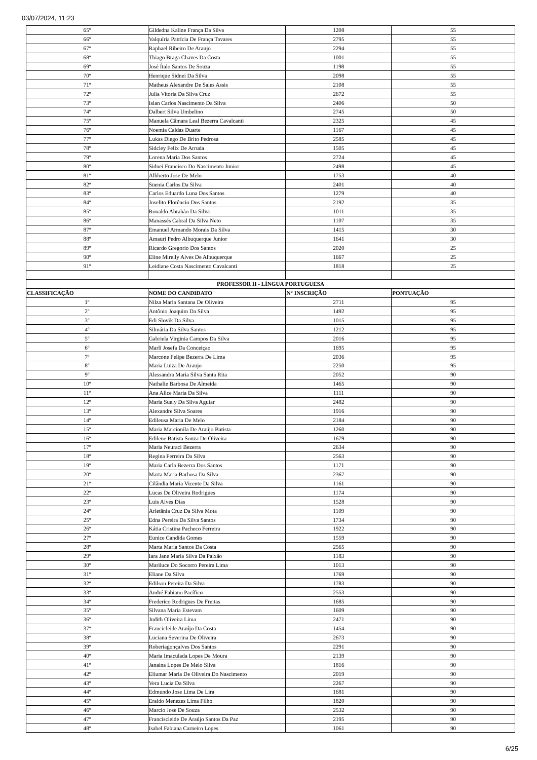03/07/2024, 11:23
| 65º | Gildedna Kaline França Da Silva | 1208 | 55 |
| 66º | Valquíria Patrícia De França Tavares | 2795 | 55 |
| 67º | Raphael Ribeiro De Araujo | 2294 | 55 |
| 68º | Thiago Braga Chaves Da Costa | 1001 | 55 |
| 69º | José Ítalo Santos De Souza | 1198 | 55 |
| 70º | Henrique Sidnei Da Silva | 2098 | 55 |
| 71º | Matheus Alexandre De Sales Assis | 2108 | 55 |
| 72º | Julia Vitoria Da Silva Cruz | 2672 | 55 |
| 73º | Islan Carlos Nascimento Da Silva | 2406 | 50 |
| 74º | Dalbert Silva Umbelino | 2745 | 50 |
| 75º | Manuela Câmara Leal Bezerra Cavalcanti | 2325 | 45 |
| 76º | Noemia Caldas Duarte | 1167 | 45 |
| 77º | Lukas Diego De Brito Pedrosa | 2585 | 45 |
| 78º | Sidcley Felix De Arruda | 1505 | 45 |
| 79º | Lorena Maria Dos Santos | 2724 | 45 |
| 80º | Sidnei Francisco Do Nascimento Junior | 2498 | 45 |
| 81º | Albberto Jose De Melo | 1753 | 40 |
| 82º | Suenia Carlos Da Silva | 2401 | 40 |
| 83º | Carlos Eduardo Luna Dos Santos | 1279 | 40 |
| 84º | Joselito Florêncio Dos Santos | 2192 | 35 |
| 85º | Ronaldo Abrahão Da Silva | 1011 | 35 |
| 86º | Manassés Cabral Da Silva Neto | 1107 | 35 |
| 87º | Emanuel Armando Morais Da Silva | 1415 | 30 |
| 88º | Amauri Pedro Albuquerque Junior | 1641 | 30 |
| 89º | Ricardo Gregorio Dos Santos | 2020 | 25 |
| 90º | Eline Mirelly Alves De Albuquerque | 1667 | 25 |
| 91º | Leidiane Costa Nascimento Cavalcanti | 1818 | 25 |
| PROFESSOR II - LÍNGUA PORTUGUESA | | | |
| CLASSIFICAÇÃO | NOME DO CANDIDATO | N° INSCRIÇÃO | PONTUAÇÃO |
| 1º | Nilza Maria Santana De Oliveira | 2711 | 95 |
| 2º | Antônio Joaquim Da Silva | 1492 | 95 |
| 3º | Edi Slovik Da Silva | 1015 | 95 |
| 4º | Silmária Da Silva Santos | 1212 | 95 |
| 5º | Gabriela Virginia Campos Da Silva | 2016 | 95 |
| 6º | Marli Josefa Da Conceiçao | 1695 | 95 |
| 7º | Marcone Felipe Bezerra De Lima | 2036 | 95 |
| 8º | Maria Luiza De Araujo | 2250 | 95 |
| 9º | Alessandra Maria Silva Santa Rita | 2052 | 90 |
| 10º | Nathalie Barbosa De Almeida | 1465 | 90 |
| 11º | Ana Alice Maria Da Silva | 1111 | 90 |
| 12º | Maria Suely Da Silva Aguiar | 2482 | 90 |
| 13º | Alexandre Silva Soares | 1916 | 90 |
| 14º | Edileusa Maria De Melo | 2184 | 90 |
| 15º | Maria Marcionila De Araújo Batista | 1260 | 90 |
| 16º | Edilene Batista Souza De Oliveira | 1679 | 90 |
| 17º | Maria Neuraci Bezerra | 2634 | 90 |
| 18º | Regina Ferreira Da Silva | 2563 | 90 |
| 19º | Maria Carla Bezerra Dos Santos | 1171 | 90 |
| 20º | Marta Maria Barbosa Da Silva | 2367 | 90 |
| 21º | Cilândia Maria Vicente Da Silva | 1161 | 90 |
| 22º | Lucas De Oliveira Rodrigues | 1174 | 90 |
| 23º | Luis Alves Dias | 1528 | 90 |
| 24º | Arletânia Cruz Da Silva Mota | 1109 | 90 |
| 25º | Edna Pereira Da Silva Santos | 1734 | 90 |
| 26º | Kátia Cristina Pacheco Ferreira | 1922 | 90 |
| 27º | Eunice Candida Gomes | 1559 | 90 |
| 28º | Marta Maria Santos Da Costa | 2565 | 90 |
| 29º | Iara Jane Maria Silva Da Paixão | 1183 | 90 |
| 30º | Mariluce Do Socorro Pereira Lima | 1013 | 90 |
| 31º | Eliane Da Silva | 1769 | 90 |
| 32º | Edilson Pereira Da Silva | 1783 | 90 |
| 33º | André Fabiano Pacífico | 2553 | 90 |
| 34º | Frederico Rodrigues De Freitas | 1685 | 90 |
| 35º | Silvana Maria Estevam | 1609 | 90 |
| 36º | Judith Oliveira Lima | 2471 | 90 |
| 37º | Francicleide Araújo Da Costa | 1454 | 90 |
| 38º | Luciana Severina De Oliveira | 2673 | 90 |
| 39º | Roberiagonçalves Dos Santos | 2291 | 90 |
| 40º | Maria Imaculada Lopes De Moura | 2139 | 90 |
| 41º | Janaina Lopes De Melo Silva | 1816 | 90 |
| 42º | Eliumar Maria De Oliveira Do Nascimento | 2019 | 90 |
| 43º | Vera Lucia Da Silva | 2267 | 90 |
| 44º | Edmundo Jose Lima De Lira | 1681 | 90 |
| 45º | Eraldo Menezes Lima Filho | 1820 | 90 |
| 46º | Marcio Jose De Souza | 2532 | 90 |
| 47º | Franciscleide De Araújo Santos Da Paz | 2195 | 90 |
| 48º | Isabel Fabiana Carneiro Lopes | 1061 | 90 |
6/25